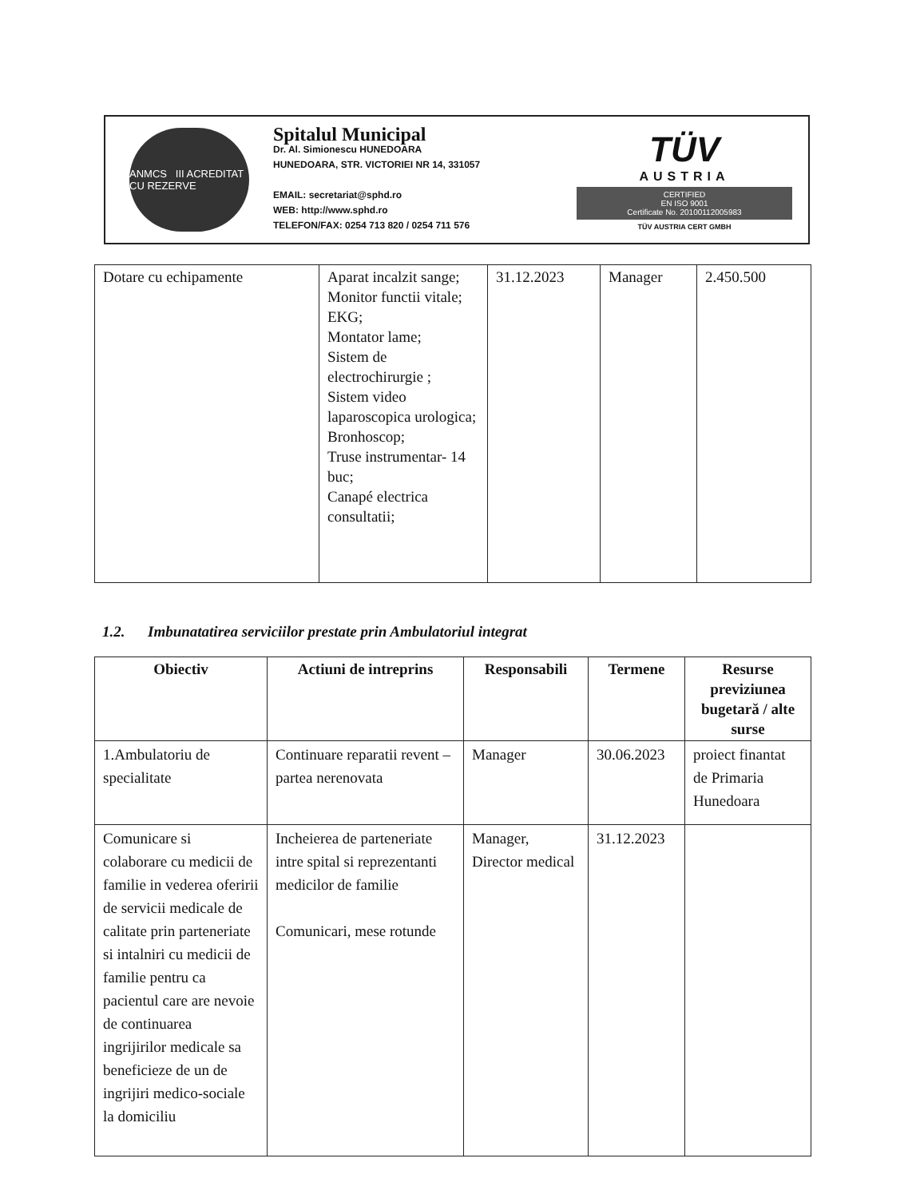ANMCS III ACREDITAT CU REZERVE
Spitalul Municipal
Dr. Al. Simionescu HUNEDOARA
HUNEDOARA, STR. VICTORIEI NR 14, 331057
EMAIL: secretariat@sphd.ro
WEB: http://www.sphd.ro
TELEFON/FAX: 0254 713 820 / 0254 711 576
TÜV
AUSTRIA
CERTIFIED
EN ISO 9001
Certificate No. 20100112005983
TÜV AUSTRIA CERT GMBH
| Dotare cu echipamente | Aparat incalzit sange; Monitor functii vitale; EKG; Montator lame; Sistem de electrochirurgie ; Sistem video laparoscopica urologica; Bronhoscop; Truse instrumentar- 14 buc; Canapé electrica consultatii; | 31.12.2023 | Manager | 2.450.500 |
1.2. Imbunatatirea serviciilor prestate prin Ambulatoriul integrat
| Obiectiv | Actiuni de intreprins | Responsabili | Termene | Resurse previziunea bugetară / alte surse |
| --- | --- | --- | --- | --- |
| 1.Ambulatoriu de specialitate | Continuare reparatii revent – partea nerenovata | Manager | 30.06.2023 | proiect finantat de Primaria Hunedoara |
| Comunicare si colaborare cu medicii de familie in vederea oferirii de servicii medicale de calitate prin parteneriate si intalniri cu medicii de familie pentru ca pacientul care are nevoie de continuarea ingrijirilor medicale sa beneficieze de un de ingrijiri medico-sociale la domiciliu | Incheierea de parteneriate intre spital si reprezentanti medicilor de familie Comunicari, mese rotunde | Manager, Director medical | 31.12.2023 | |